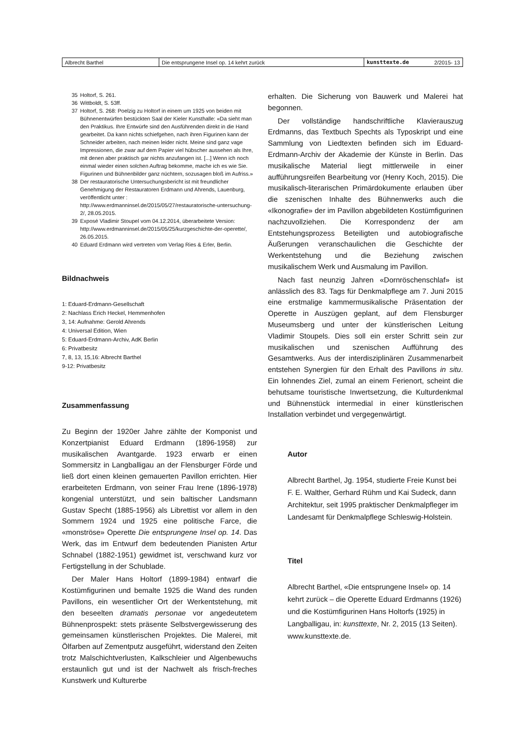| Albrecht Barthel | Die entsprungene Insel op. 14 kehrt zurück | kunsttexte.de | 2/2015- 13 |
35 Holtorf, S. 261.
36 Wittboldt, S. 53ff.
37 Holtorf, S. 268: Poelzig zu Holtorf in einem um 1925 von beiden mit Bühnenentwürfen bestückten Saal der Kieler Kunsthalle: «Da sieht man den Praktikus. Ihre Entwürfe sind den Ausführenden direkt in die Hand gearbeitet. Da kann nichts schiefgehen, nach ihren Figurinen kann der Schneider arbeiten, nach meinen leider nicht. Meine sind ganz vage Impressionen, die zwar auf dem Papier viel hübscher aussehen als Ihre, mit denen aber praktisch gar nichts anzufangen ist. [...] Wenn ich noch einmal wieder einen solchen Auftrag bekomme, mache ich es wie Sie. Figurinen und Bühnenbilder ganz nüchtern, sozusagen bloß im Aufriss.»
38 Der restauratorische Untersuchungsbericht ist mit freundlicher Genehmigung der Restauratoren Erdmann und Ahrends, Lauenburg, veröffentlicht unter : http://www.erdmanninsel.de/2015/05/27/restauratorische-untersuchung-2/, 28.05.2015.
39 Exposé Vladimir Stoupel vom 04.12.2014, überarbeitete Version: http://www.erdmanninsel.de/2015/05/25/kurzgeschichte-der-operette/, 26.05.2015.
40 Eduard Erdmann wird vertreten vom Verlag Ries & Erler, Berlin.
Bildnachweis
1: Eduard-Erdmann-Gesellschaft
2: Nachlass Erich Heckel, Hemmenhofen
3, 14: Aufnahme: Gerold Ahrends
4: Universal Edition, Wien
5: Eduard-Erdmann-Archiv, AdK Berlin
6: Privatbesitz
7, 8, 13, 15,16: Albrecht Barthel
9-12: Privatbesitz
Zusammenfassung
Zu Beginn der 1920er Jahre zählte der Komponist und Konzertpianist Eduard Erdmann (1896-1958) zur musikalischen Avantgarde. 1923 erwarb er einen Sommersitz in Langballigau an der Flensburger Förde und ließ dort einen kleinen gemauerten Pavillon errichten. Hier erarbeiteten Erdmann, von seiner Frau Irene (1896-1978) kongenial unterstützt, und sein baltischer Landsmann Gustav Specht (1885-1956) als Librettist vor allem in den Sommern 1924 und 1925 eine politische Farce, die «monströse» Operette Die entsprungene Insel op. 14. Das Werk, das im Entwurf dem bedeutenden Pianisten Artur Schnabel (1882-1951) gewidmet ist, verschwand kurz vor Fertigstellung in der Schublade.
Der Maler Hans Holtorf (1899-1984) entwarf die Kostümfigurinen und bemalte 1925 die Wand des runden Pavillons, ein wesentlicher Ort der Werkentstehung, mit den beseelten dramatis personae vor angedeutetem Bühnenprospekt: stets präsente Selbstvergewisserung des gemeinsamen künstlerischen Projektes. Die Malerei, mit Ölfarben auf Zementputz ausgeführt, widerstand den Zeiten trotz Malschichtverlusten, Kalkschleier und Algenbewuchs erstaunlich gut und ist der Nachwelt als frisch-freches Kunstwerk und Kulturerbe
erhalten. Die Sicherung von Bauwerk und Malerei hat begonnen.
Der vollständige handschriftliche Klavierauszug Erdmanns, das Textbuch Spechts als Typoskript und eine Sammlung von Liedtexten befinden sich im Eduard-Erdmann-Archiv der Akademie der Künste in Berlin. Das musikalische Material liegt mittlerweile in einer aufführungsreifen Bearbeitung vor (Henry Koch, 2015). Die musikalisch-literarischen Primärdokumente erlauben über die szenischen Inhalte des Bühnenwerks auch die «Ikonografie» der im Pavillon abgebildeten Kostümfigurinen nachzuvollziehen. Die Korrespondenz der am Entstehungsprozess Beteiligten und autobiografische Äußerungen veranschaulichen die Geschichte der Werkentstehung und die Beziehung zwischen musikalischem Werk und Ausmalung im Pavillon.
Nach fast neunzig Jahren «Dornröschenschlaf» ist anlässlich des 83. Tags für Denkmalpflege am 7. Juni 2015 eine erstmalige kammermusikalische Präsentation der Operette in Auszügen geplant, auf dem Flensburger Museumsberg und unter der künstlerischen Leitung Vladimir Stoupels. Dies soll ein erster Schritt sein zur musikalischen und szenischen Aufführung des Gesamtwerks. Aus der interdisziplinären Zusammenarbeit entstehen Synergien für den Erhalt des Pavillons in situ. Ein lohnendes Ziel, zumal an einem Ferienort, scheint die behutsame touristische Inwertsetzung, die Kulturdenkmal und Bühnenstück intermedial in einer künstlerischen Installation verbindet und vergegenwärtigt.
Autor
Albrecht Barthel, Jg. 1954, studierte Freie Kunst bei F. E. Walther, Gerhard Rühm und Kai Sudeck, dann Architektur, seit 1995 praktischer Denkmalpfleger im Landesamt für Denkmalpflege Schleswig-Holstein.
Titel
Albrecht Barthel, «Die entsprungene Insel» op. 14 kehrt zurück – die Operette Eduard Erdmanns (1926) und die Kostümfigurinen Hans Holtorfs (1925) in Langballigau, in: kunsttexte, Nr. 2, 2015 (13 Seiten). www.kunsttexte.de.